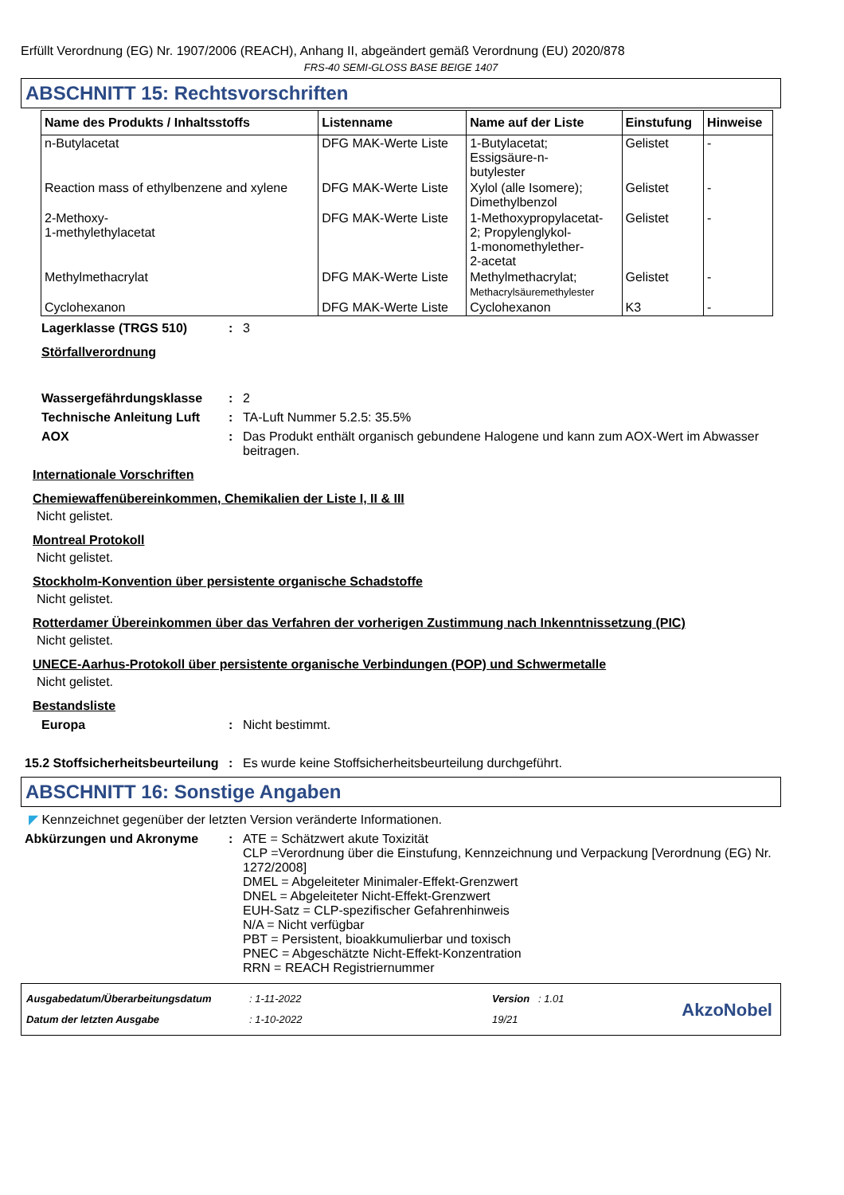Erfüllt Verordnung (EG) Nr. 1907/2006 (REACH), Anhang II, abgeändert gemäß Verordnung (EU) 2020/878
FRS-40 SEMI-GLOSS BASE BEIGE 1407
ABSCHNITT 15: Rechtsvorschriften
| Name des Produkts / Inhaltsstoffs | Listenname | Name auf der Liste | Einstufung | Hinweise |
| --- | --- | --- | --- | --- |
| n-Butylacetat | DFG MAK-Werte Liste | 1-Butylacetat; Essigsäure-n- butylester | Gelistet | - |
| Reaction mass of ethylbenzene and xylene | DFG MAK-Werte Liste | Xylol (alle Isomere); Dimethylbenzol | Gelistet | - |
| 2-Methoxy- 1-methylethylacetat | DFG MAK-Werte Liste | 1-Methoxypropylacetat- 2; Propylenglykol- 1-monomethylether- 2-acetat | Gelistet | - |
| Methylmethacrylat | DFG MAK-Werte Liste | Methylmethacrylat; Methacrylsäuremethylester | Gelistet | - |
| Cyclohexanon | DFG MAK-Werte Liste | Cyclohexanon | K3 | - |
Lagerklasse (TRGS 510) : 3
Störfallverordnung
Wassergefährdungsklasse : 2
Technische Anleitung Luft
: TA-Luft Nummer 5.2.5: 35.5%
AOX : Das Produkt enthält organisch gebundene Halogene und kann zum AOX-Wert im Abwasser beitragen.
Internationale Vorschriften
Chemiewaffenübereinkommen, Chemikalien der Liste I, II & III
Nicht gelistet.
Montreal Protokoll
Nicht gelistet.
Stockholm-Konvention über persistente organische Schadstoffe
Nicht gelistet.
Rotterdamer Übereinkommen über das Verfahren der vorherigen Zustimmung nach Inkenntnissetzung (PIC)
Nicht gelistet.
UNECE-Aarhus-Protokoll über persistente organische Verbindungen (POP) und Schwermetalle
Nicht gelistet.
Bestandsliste
Europa : Nicht bestimmt.
15.2 Stoffsicherheitsbeurteilung
: Es wurde keine Stoffsicherheitsbeurteilung durchgeführt.
ABSCHNITT 16: Sonstige Angaben
◤ Kennzeichnet gegenüber der letzten Version veränderte Informationen.
Abkürzungen und Akronyme : ATE = Schätzwert akute Toxizität
CLP =Verordnung über die Einstufung, Kennzeichnung und Verpackung [Verordnung (EG) Nr. 1272/2008]
DMEL = Abgeleiteter Minimaler-Effekt-Grenzwert
DNEL = Abgeleiteter Nicht-Effekt-Grenzwert
EUH-Satz = CLP-spezifischer Gefahrenhinweis
N/A = Nicht verfügbar
PBT = Persistent, bioakkumulierbar und toxisch
PNEC = Abgeschätzte Nicht-Effekt-Konzentration
RRN = REACH Registriernummer
Ausgabedatum/Überarbeitungsdatum
Datum der letzten Ausgabe
: 1-11-2022
: 1-10-2022
Version : 1.01
19/21
AkzoNobel